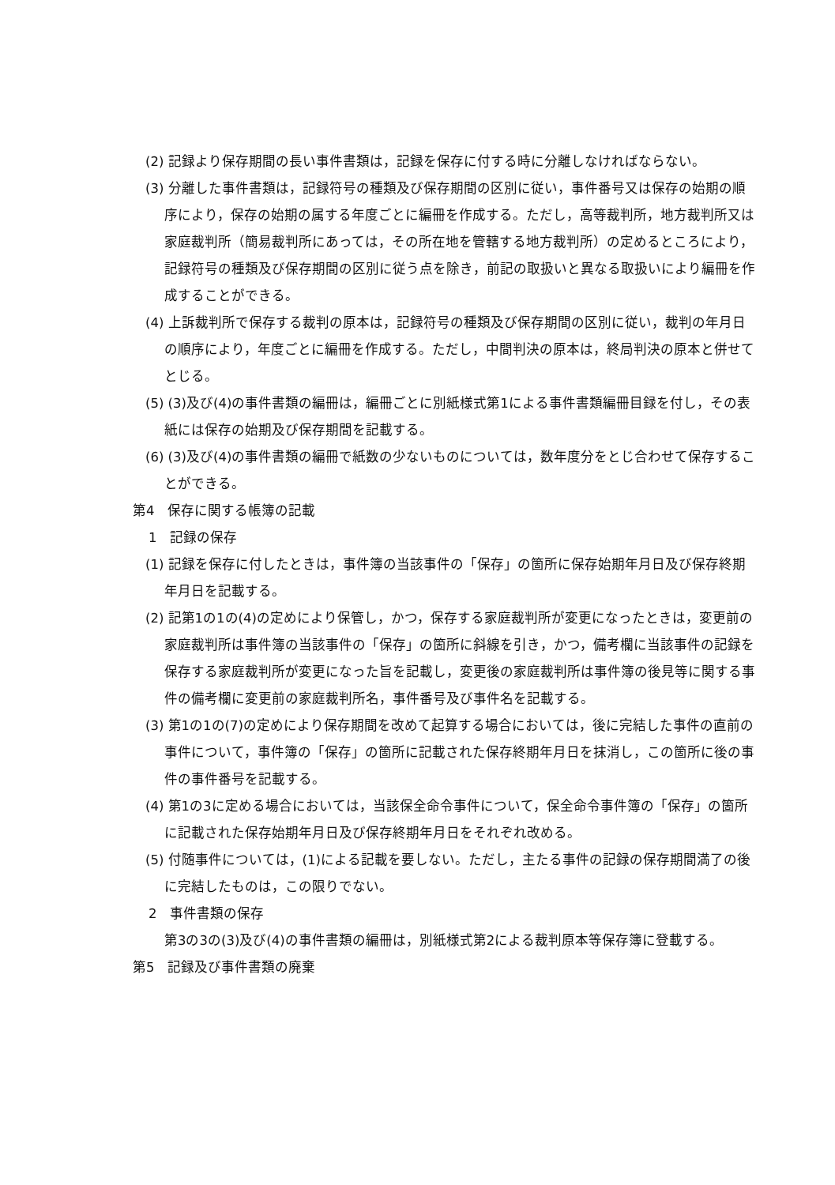(2) 記録より保存期間の長い事件書類は，記録を保存に付する時に分離しなければならない。
(3) 分離した事件書類は，記録符号の種類及び保存期間の区別に従い，事件番号又は保存の始期の順序により，保存の始期の属する年度ごとに編冊を作成する。ただし，高等裁判所，地方裁判所又は家庭裁判所（簡易裁判所にあっては，その所在地を管轄する地方裁判所）の定めるところにより，記録符号の種類及び保存期間の区別に従う点を除き，前記の取扱いと異なる取扱いにより編冊を作成することができる。
(4) 上訴裁判所で保存する裁判の原本は，記録符号の種類及び保存期間の区別に従い，裁判の年月日の順序により，年度ごとに編冊を作成する。ただし，中間判決の原本は，終局判決の原本と併せてとじる。
(5) (3)及び(4)の事件書類の編冊は，編冊ごとに別紙様式第1による事件書類編冊目録を付し，その表紙には保存の始期及び保存期間を記載する。
(6) (3)及び(4)の事件書類の編冊で紙数の少ないものについては，数年度分をとじ合わせて保存することができる。
第4　保存に関する帳簿の記載
1　記録の保存
(1) 記録を保存に付したときは，事件簿の当該事件の「保存」の箇所に保存始期年月日及び保存終期年月日を記載する。
(2) 記第1の1の(4)の定めにより保管し，かつ，保存する家庭裁判所が変更になったときは，変更前の家庭裁判所は事件簿の当該事件の「保存」の箇所に斜線を引き，かつ，備考欄に当該事件の記録を保存する家庭裁判所が変更になった旨を記載し，変更後の家庭裁判所は事件簿の後見等に関する事件の備考欄に変更前の家庭裁判所名，事件番号及び事件名を記載する。
(3) 第1の1の(7)の定めにより保存期間を改めて起算する場合においては，後に完結した事件の直前の事件について，事件簿の「保存」の箇所に記載された保存終期年月日を抹消し，この箇所に後の事件の事件番号を記載する。
(4) 第1の3に定める場合においては，当該保全命令事件について，保全命令事件簿の「保存」の箇所に記載された保存始期年月日及び保存終期年月日をそれぞれ改める。
(5) 付随事件については，(1)による記載を要しない。ただし，主たる事件の記録の保存期間満了の後に完結したものは，この限りでない。
2　事件書類の保存
第3の3の(3)及び(4)の事件書類の編冊は，別紙様式第2による裁判原本等保存簿に登載する。
第5　記録及び事件書類の廃棄